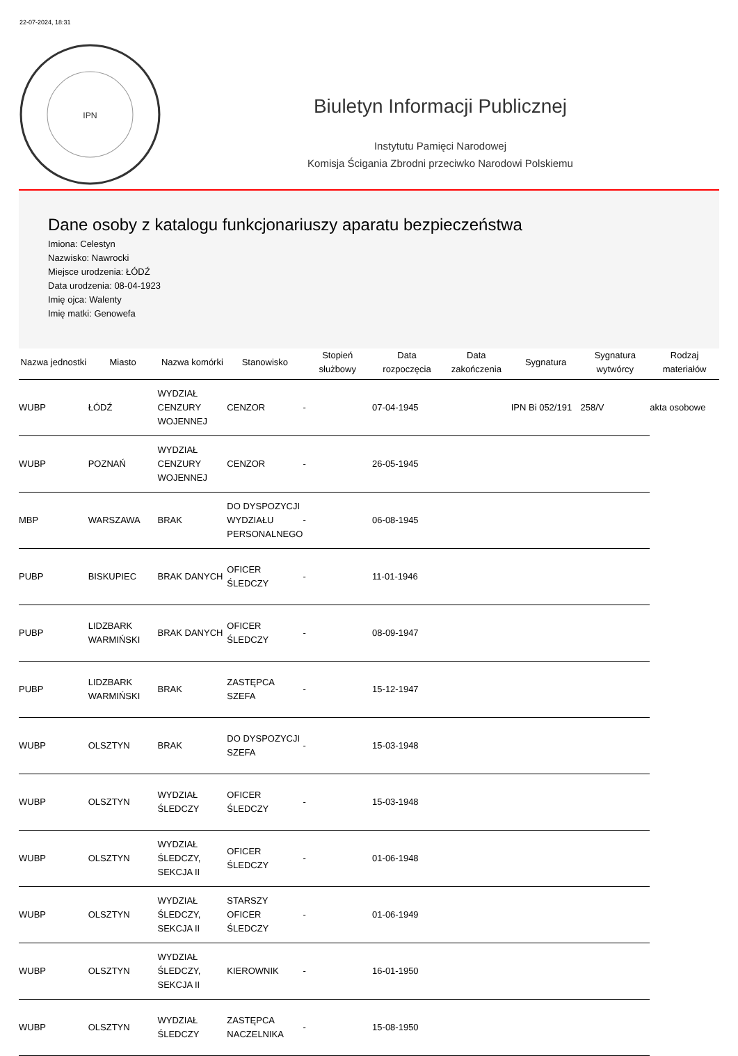22-07-2024, 18:31
IPN
Biuletyn Informacji Publicznej
Instytutu Pamięci Narodowej
Komisja Ścigania Zbrodni przeciwko Narodowi Polskiemu
Dane osoby z katalogu funkcjonariuszy aparatu bezpieczeństwa
Imiona: Celestyn
Nazwisko: Nawrocki
Miejsce urodzenia: ŁÓDŹ
Data urodzenia: 08-04-1923
Imię ojca: Walenty
Imię matki: Genowefa
| Nazwa jednostki | Miasto | Nazwa komórki | Stanowisko | Stopień służbowy | Data rozpoczęcia | Data zakończenia | Sygnatura | Sygnatura wytwórcy | Rodzaj materiałów |
| --- | --- | --- | --- | --- | --- | --- | --- | --- | --- |
| WUBP | ŁÓDŹ | WYDZIAŁ CENZURY WOJENNEJ | CENZOR | - | 07-04-1945 | | IPN Bi 052/191 | 258/V | akta osobowe |
| WUBP | POZNAŃ | WYDZIAŁ CENZURY WOJENNEJ | CENZOR | - | 26-05-1945 | | | | |
| MBP | WARSZAWA | BRAK | DO DYSPOZYCJI WYDZIAŁU PERSONALNEGO | - | 06-08-1945 | | | | |
| PUBP | BISKUPIEC | BRAK DANYCH | OFICER ŚLEDCZY | - | 11-01-1946 | | | | |
| PUBP | LIDZBARK WARMIŃSKI | BRAK DANYCH | OFICER ŚLEDCZY | - | 08-09-1947 | | | | |
| PUBP | LIDZBARK WARMIŃSKI | BRAK | ZASTĘPCA SZEFA | - | 15-12-1947 | | | | |
| WUBP | OLSZTYN | BRAK | DO DYSPOZYCJI SZEFA | - | 15-03-1948 | | | | |
| WUBP | OLSZTYN | WYDZIAŁ ŚLEDCZY | OFICER ŚLEDCZY | - | 15-03-1948 | | | | |
| WUBP | OLSZTYN | WYDZIAŁ ŚLEDCZY, SEKCJA II | OFICER ŚLEDCZY | - | 01-06-1948 | | | | |
| WUBP | OLSZTYN | WYDZIAŁ ŚLEDCZY, SEKCJA II | STARSZY OFICER ŚLEDCZY | - | 01-06-1949 | | | | |
| WUBP | OLSZTYN | WYDZIAŁ ŚLEDCZY, SEKCJA II | KIEROWNIK | - | 16-01-1950 | | | | |
| WUBP | OLSZTYN | WYDZIAŁ ŚLEDCZY | ZASTĘPCA NACZELNIKA | - | 15-08-1950 | | | | |